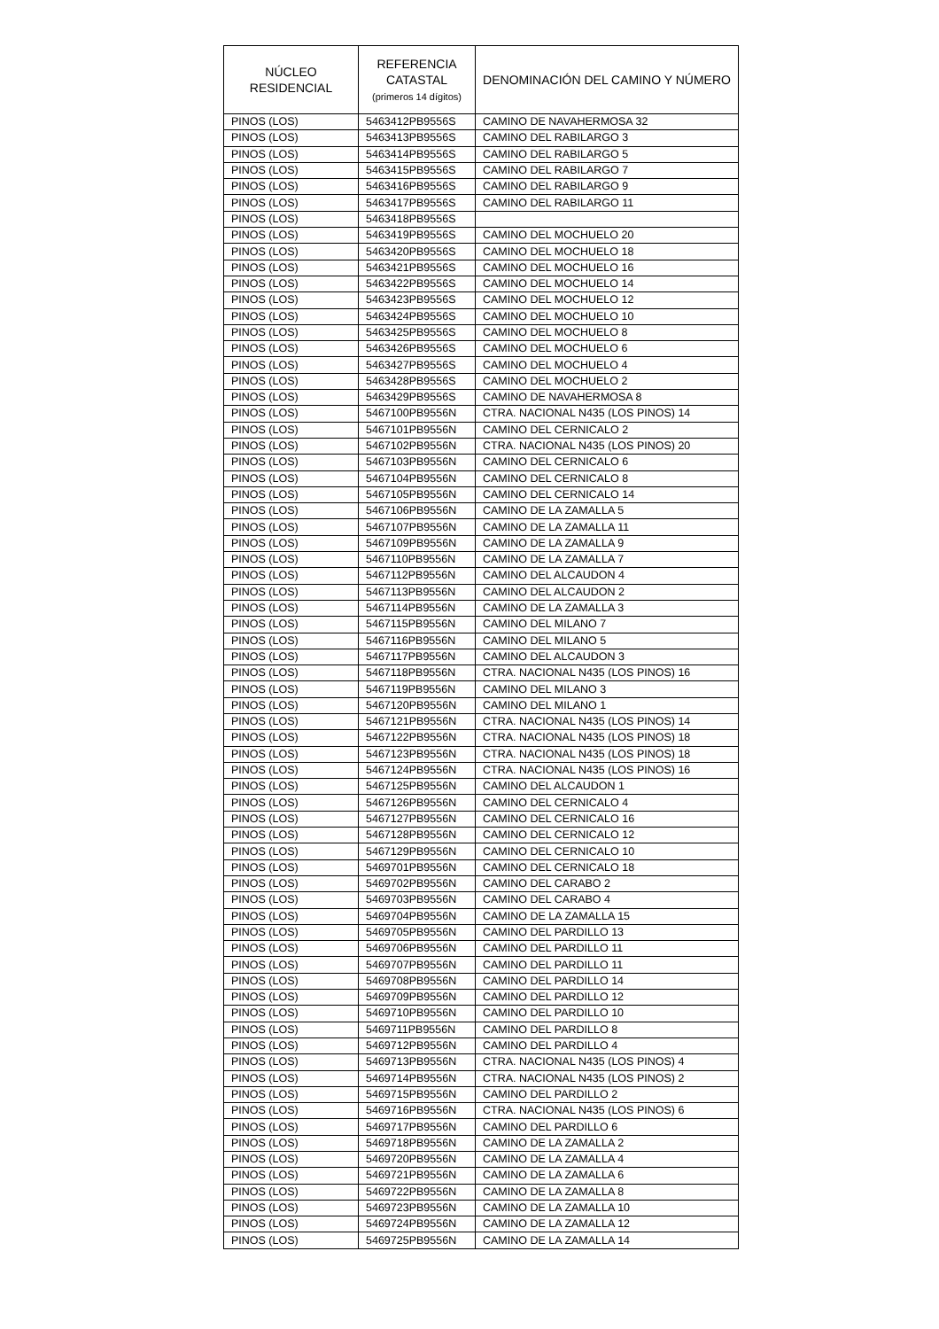| NÚCLEO RESIDENCIAL | REFERENCIA CATASTAL (primeros 14 dígitos) | DENOMINACIÓN DEL CAMINO Y NÚMERO |
| --- | --- | --- |
| PINOS (LOS) | 5463412PB9556S | CAMINO DE NAVAHERMOSA 32 |
| PINOS (LOS) | 5463413PB9556S | CAMINO DEL RABILARGO 3 |
| PINOS (LOS) | 5463414PB9556S | CAMINO DEL RABILARGO 5 |
| PINOS (LOS) | 5463415PB9556S | CAMINO DEL RABILARGO 7 |
| PINOS (LOS) | 5463416PB9556S | CAMINO DEL RABILARGO 9 |
| PINOS (LOS) | 5463417PB9556S | CAMINO DEL RABILARGO 11 |
| PINOS (LOS) | 5463418PB9556S | |
| PINOS (LOS) | 5463419PB9556S | CAMINO DEL MOCHUELO 20 |
| PINOS (LOS) | 5463420PB9556S | CAMINO DEL MOCHUELO 18 |
| PINOS (LOS) | 5463421PB9556S | CAMINO DEL MOCHUELO 16 |
| PINOS (LOS) | 5463422PB9556S | CAMINO DEL MOCHUELO 14 |
| PINOS (LOS) | 5463423PB9556S | CAMINO DEL MOCHUELO 12 |
| PINOS (LOS) | 5463424PB9556S | CAMINO DEL MOCHUELO 10 |
| PINOS (LOS) | 5463425PB9556S | CAMINO DEL MOCHUELO 8 |
| PINOS (LOS) | 5463426PB9556S | CAMINO DEL MOCHUELO 6 |
| PINOS (LOS) | 5463427PB9556S | CAMINO DEL MOCHUELO 4 |
| PINOS (LOS) | 5463428PB9556S | CAMINO DEL MOCHUELO 2 |
| PINOS (LOS) | 5463429PB9556S | CAMINO DE NAVAHERMOSA 8 |
| PINOS (LOS) | 5467100PB9556N | CTRA. NACIONAL N435 (LOS PINOS) 14 |
| PINOS (LOS) | 5467101PB9556N | CAMINO DEL CERNICALO 2 |
| PINOS (LOS) | 5467102PB9556N | CTRA. NACIONAL N435 (LOS PINOS) 20 |
| PINOS (LOS) | 5467103PB9556N | CAMINO DEL CERNICALO 6 |
| PINOS (LOS) | 5467104PB9556N | CAMINO DEL CERNICALO 8 |
| PINOS (LOS) | 5467105PB9556N | CAMINO DEL CERNICALO 14 |
| PINOS (LOS) | 5467106PB9556N | CAMINO DE LA ZAMALLA 5 |
| PINOS (LOS) | 5467107PB9556N | CAMINO DE LA ZAMALLA 11 |
| PINOS (LOS) | 5467109PB9556N | CAMINO DE LA ZAMALLA 9 |
| PINOS (LOS) | 5467110PB9556N | CAMINO DE LA ZAMALLA 7 |
| PINOS (LOS) | 5467112PB9556N | CAMINO DEL ALCAUDON 4 |
| PINOS (LOS) | 5467113PB9556N | CAMINO DEL ALCAUDON 2 |
| PINOS (LOS) | 5467114PB9556N | CAMINO DE LA ZAMALLA 3 |
| PINOS (LOS) | 5467115PB9556N | CAMINO DEL MILANO 7 |
| PINOS (LOS) | 5467116PB9556N | CAMINO DEL MILANO 5 |
| PINOS (LOS) | 5467117PB9556N | CAMINO DEL ALCAUDON 3 |
| PINOS (LOS) | 5467118PB9556N | CTRA. NACIONAL N435 (LOS PINOS) 16 |
| PINOS (LOS) | 5467119PB9556N | CAMINO DEL MILANO 3 |
| PINOS (LOS) | 5467120PB9556N | CAMINO DEL MILANO 1 |
| PINOS (LOS) | 5467121PB9556N | CTRA. NACIONAL N435 (LOS PINOS) 14 |
| PINOS (LOS) | 5467122PB9556N | CTRA. NACIONAL N435 (LOS PINOS) 18 |
| PINOS (LOS) | 5467123PB9556N | CTRA. NACIONAL N435 (LOS PINOS) 18 |
| PINOS (LOS) | 5467124PB9556N | CTRA. NACIONAL N435 (LOS PINOS) 16 |
| PINOS (LOS) | 5467125PB9556N | CAMINO DEL ALCAUDON 1 |
| PINOS (LOS) | 5467126PB9556N | CAMINO DEL CERNICALO 4 |
| PINOS (LOS) | 5467127PB9556N | CAMINO DEL CERNICALO 16 |
| PINOS (LOS) | 5467128PB9556N | CAMINO DEL CERNICALO 12 |
| PINOS (LOS) | 5467129PB9556N | CAMINO DEL CERNICALO 10 |
| PINOS (LOS) | 5469701PB9556N | CAMINO DEL CERNICALO 18 |
| PINOS (LOS) | 5469702PB9556N | CAMINO DEL CARABO 2 |
| PINOS (LOS) | 5469703PB9556N | CAMINO DEL CARABO 4 |
| PINOS (LOS) | 5469704PB9556N | CAMINO DE LA ZAMALLA 15 |
| PINOS (LOS) | 5469705PB9556N | CAMINO DEL PARDILLO 13 |
| PINOS (LOS) | 5469706PB9556N | CAMINO DEL PARDILLO 11 |
| PINOS (LOS) | 5469707PB9556N | CAMINO DEL PARDILLO 11 |
| PINOS (LOS) | 5469708PB9556N | CAMINO DEL PARDILLO 14 |
| PINOS (LOS) | 5469709PB9556N | CAMINO DEL PARDILLO 12 |
| PINOS (LOS) | 5469710PB9556N | CAMINO DEL PARDILLO 10 |
| PINOS (LOS) | 5469711PB9556N | CAMINO DEL PARDILLO 8 |
| PINOS (LOS) | 5469712PB9556N | CAMINO DEL PARDILLO 4 |
| PINOS (LOS) | 5469713PB9556N | CTRA. NACIONAL N435 (LOS PINOS) 4 |
| PINOS (LOS) | 5469714PB9556N | CTRA. NACIONAL N435 (LOS PINOS) 2 |
| PINOS (LOS) | 5469715PB9556N | CAMINO DEL PARDILLO 2 |
| PINOS (LOS) | 5469716PB9556N | CTRA. NACIONAL N435 (LOS PINOS) 6 |
| PINOS (LOS) | 5469717PB9556N | CAMINO DEL PARDILLO 6 |
| PINOS (LOS) | 5469718PB9556N | CAMINO DE LA ZAMALLA 2 |
| PINOS (LOS) | 5469720PB9556N | CAMINO DE LA ZAMALLA 4 |
| PINOS (LOS) | 5469721PB9556N | CAMINO DE LA ZAMALLA 6 |
| PINOS (LOS) | 5469722PB9556N | CAMINO DE LA ZAMALLA 8 |
| PINOS (LOS) | 5469723PB9556N | CAMINO DE LA ZAMALLA 10 |
| PINOS (LOS) | 5469724PB9556N | CAMINO DE LA ZAMALLA 12 |
| PINOS (LOS) | 5469725PB9556N | CAMINO DE LA ZAMALLA 14 |